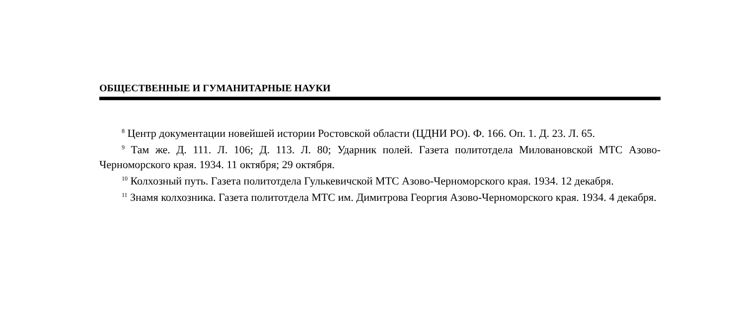ОБЩЕСТВЕННЫЕ И ГУМАНИТАРНЫЕ НАУКИ
<sup>8</sup> Центр документации новейшей истории Ростовской области (ЦДНИ РО). Ф. 166. Оп. 1. Д. 23. Л. 65.
<sup>9</sup> Там же. Д. 111. Л. 106; Д. 113. Л. 80; Ударник полей. Газета политотдела Миловановской МТС Азово-Черноморского края. 1934. 11 октября; 29 октября.
<sup>10</sup> Колхозный путь. Газета политотдела Гулькевичской МТС Азово-Черноморского края. 1934. 12 декабря.
<sup>11</sup> Знамя колхозника. Газета политотдела МТС им. Димитрова Георгия Азово-Черноморского края. 1934. 4 декабря.